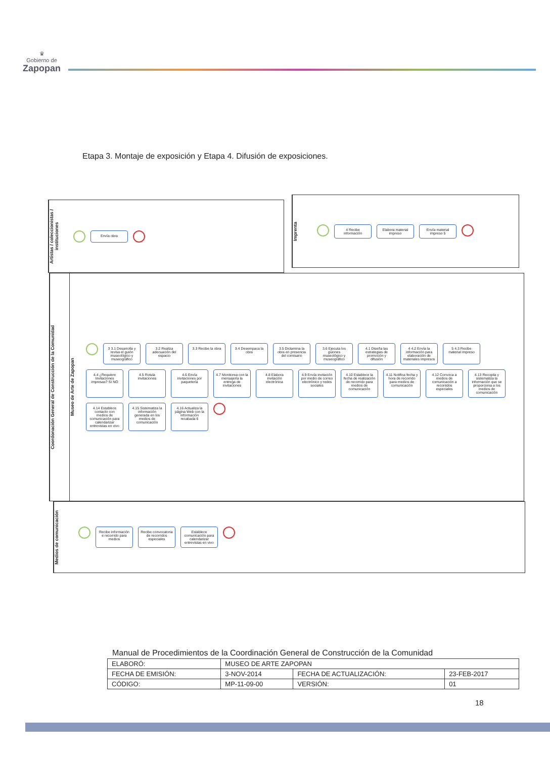♛
Gobierno de
Zapopan
Etapa 3. Montaje de exposición y Etapa 4. Difusión de exposiciones.
Artistas / coleccionistas / instituciones
Envía obra
Imprenta
4 Recibe información
Elabora material impreso
Envía material impreso 5
Coordonación General de Construcción de la Comunidad
Museo de Arte de Zapopan
3 3.1 Desarrolla y revisa el guión museológico y museográfico
3.2 Realiza adecuación del espacio
3.3 Recibe la obra
3.4 Desempaca la obra
3.5 Dictamina la obra en presencia del comisario
3.6 Ejecuta los guiones museológico y museográfico
4.1 Diseña las estrategias de promoción y difusión
4 4.2 Envía la información para elaboración de materiales impresos
5 4.3 Recibe material impreso
4.4 ¿Requiere Invitaciones impresas? SI NO
4.5 Rotula invitaciones
4.6 Envía invitaciones por paquetería
4.7 Monitorea con la mensajería la entrega de invitaciones
4.8 Elabora invitación electrónica
4.9 Envía invitación por medio de correo electrónico y redes sociales
4.10 Establece la fecha de realización de recorrido para medios de comunicación
4.11 Notifica fecha y hora de recorrido para medios de comunicación
4.12 Convoca a medios de comunicación a recorridos especiales
4.13 Recopila y sistematiza la información que se proporciona a los medios de comunicación
4.14 Establece contacto con medios de comunicación para calendarizar entrevistas en vivo
4.15 Sistematiza la información generada en los medios de comunicación
4.16 Actualiza la página Web con la información recabada 6
Medios de comunicación
Recibe información e recorrido para medios
Recibe convocatoria de recorridos especiales
Establece comunicación para calendarizar entrevistas en vivo
Manual de Procedimientos de la Coordinación General de Construcción de la Comunidad
| ELABORÓ: | MUSEO DE ARTE ZAPOPAN | | |
| FECHA DE EMISIÓN: | 3-NOV-2014 | FECHA DE ACTUALIZACIÓN: | 23-FEB-2017 |
| CÓDIGO: | MP-11-09-00 | VERSIÓN: | 01 |
18